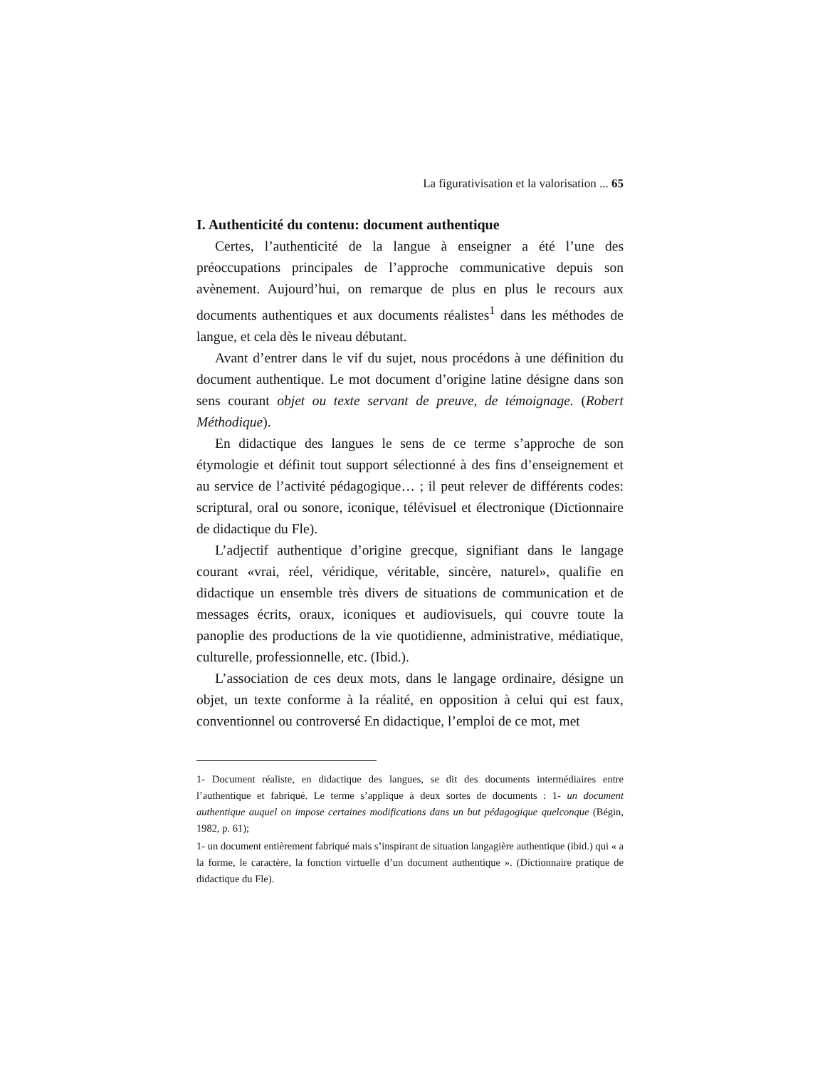La figurativisation et la valorisation ... 65
I. Authenticité du contenu: document authentique
Certes, l’authenticité de la langue à enseigner a été l’une des préoccupations principales de l’approche communicative depuis son avènement. Aujourd’hui, on remarque de plus en plus le recours aux documents authentiques et aux documents réalistes<sup>1</sup> dans les méthodes de langue, et cela dès le niveau débutant.
Avant d’entrer dans le vif du sujet, nous procédons à une définition du document authentique. Le mot document d’origine latine désigne dans son sens courant objet ou texte servant de preuve, de témoignage. (Robert Méthodique).
En didactique des langues le sens de ce terme s’approche de son étymologie et définit tout support sélectionné à des fins d’enseignement et au service de l’activité pédagogique… ; il peut relever de différents codes: scriptural, oral ou sonore, iconique, télévisuel et électronique (Dictionnaire de didactique du Fle).
L’adjectif authentique d’origine grecque, signifiant dans le langage courant «vrai, réel, véridique, véritable, sincère, naturel», qualifie en didactique un ensemble très divers de situations de communication et de messages écrits, oraux, iconiques et audiovisuels, qui couvre toute la panoplie des productions de la vie quotidienne, administrative, médiatique, culturelle, professionnelle, etc. (Ibid.).
L’association de ces deux mots, dans le langage ordinaire, désigne un objet, un texte conforme à la réalité, en opposition à celui qui est faux, conventionnel ou controversé En didactique, l’emploi de ce mot, met
1- Document réaliste, en didactique des langues, se dit des documents intermédiaires entre l’authentique et fabriqué. Le terme s’applique à deux sortes de documents : 1- un document authentique auquel on impose certaines modifications dans un but pédagogique quelconque (Bégin, 1982, p. 61);
1- un document entièrement fabriqué mais s’inspirant de situation langagière authentique (ibid.) qui « a la forme, le caractère, la fonction virtuelle d’un document authentique ». (Dictionnaire pratique de didactique du Fle).